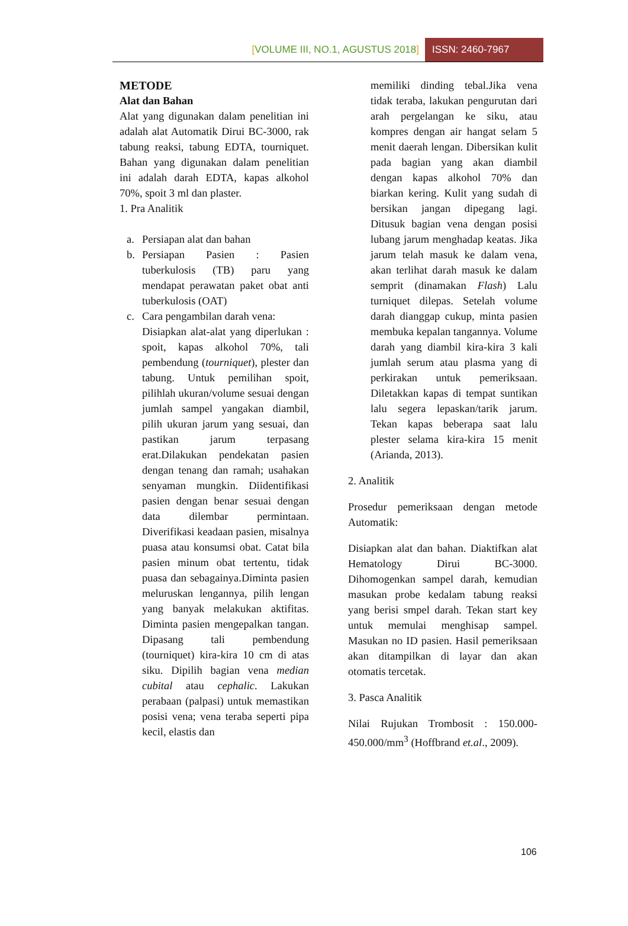[VOLUME III, NO.1, AGUSTUS 2018]
ISSN: 2460-7967
METODE
Alat dan Bahan
Alat yang digunakan dalam penelitian ini adalah alat Automatik Dirui BC-3000, rak tabung reaksi, tabung EDTA, tourniquet. Bahan yang digunakan dalam penelitian ini adalah darah EDTA, kapas alkohol 70%, spoit 3 ml dan plaster.
1. Pra Analitik
a. Persiapan alat dan bahan
b. Persiapan Pasien : Pasien tuberkulosis (TB) paru yang mendapat perawatan paket obat anti tuberkulosis (OAT)
c. Cara pengambilan darah vena:
Disiapkan alat-alat yang diperlukan : spoit, kapas alkohol 70%, tali pembendung (tourniquet), plester dan tabung. Untuk pemilihan spoit, pilihlah ukuran/volume sesuai dengan jumlah sampel yangakan diambil, pilih ukuran jarum yang sesuai, dan pastikan jarum terpasang erat.Dilakukan pendekatan pasien dengan tenang dan ramah; usahakan senyaman mungkin. Diidentifikasi pasien dengan benar sesuai dengan data dilembar permintaan. Diverifikasi keadaan pasien, misalnya puasa atau konsumsi obat. Catat bila pasien minum obat tertentu, tidak puasa dan sebagainya.Diminta pasien meluruskan lengannya, pilih lengan yang banyak melakukan aktifitas. Diminta pasien mengepalkan tangan. Dipasang tali pembendung (tourniquet) kira-kira 10 cm di atas siku. Dipilih bagian vena median cubital atau cephalic. Lakukan perabaan (palpasi) untuk memastikan posisi vena; vena teraba seperti pipa kecil, elastis dan
memiliki dinding tebal.Jika vena tidak teraba, lakukan pengurutan dari arah pergelangan ke siku, atau kompres dengan air hangat selam 5 menit daerah lengan. Dibersikan kulit pada bagian yang akan diambil dengan kapas alkohol 70% dan biarkan kering. Kulit yang sudah di bersikan jangan dipegang lagi. Ditusuk bagian vena dengan posisi lubang jarum menghadap keatas. Jika jarum telah masuk ke dalam vena, akan terlihat darah masuk ke dalam semprit (dinamakan Flash) Lalu turniquet dilepas. Setelah volume darah dianggap cukup, minta pasien membuka kepalan tangannya. Volume darah yang diambil kira-kira 3 kali jumlah serum atau plasma yang di perkirakan untuk pemeriksaan. Diletakkan kapas di tempat suntikan lalu segera lepaskan/tarik jarum. Tekan kapas beberapa saat lalu plester selama kira-kira 15 menit (Arianda, 2013).
2. Analitik
Prosedur pemeriksaan dengan metode Automatik:
Disiapkan alat dan bahan. Diaktifkan alat Hematology Dirui BC-3000. Dihomogenkan sampel darah, kemudian masukan probe kedalam tabung reaksi yang berisi smpel darah. Tekan start key untuk memulai menghisap sampel. Masukan no ID pasien. Hasil pemeriksaan akan ditampilkan di layar dan akan otomatis tercetak.
3. Pasca Analitik
Nilai Rujukan Trombosit : 150.000-450.000/mm<sup>3</sup> (Hoffbrand et.al., 2009).
106